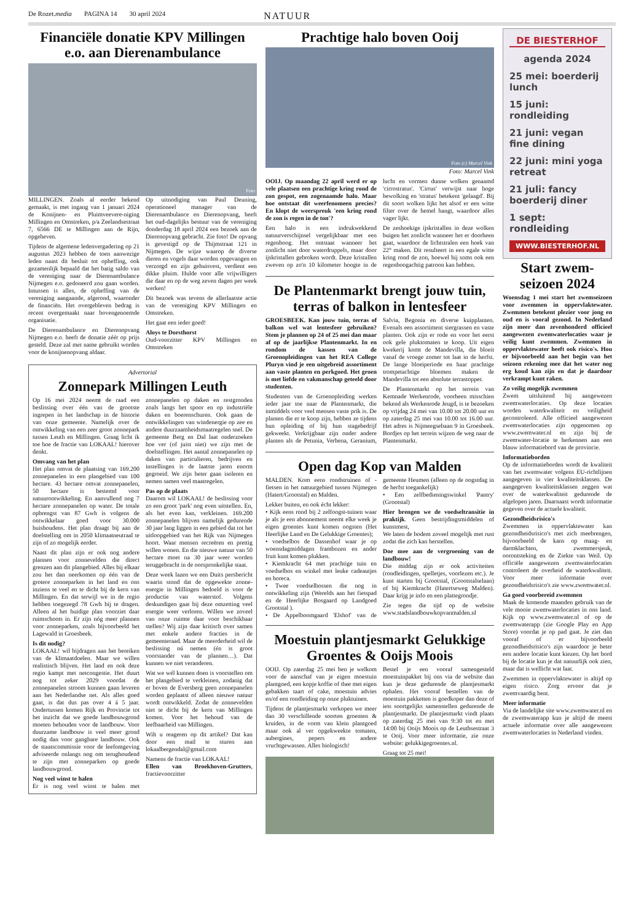De Rozet.media PAGINA 14 30 april 2024 NATUUR
Financiële donatie KPV Millingen e.o. aan Dierenambulance
Foto
MILLINGEN. Zoals al eerder bekend gemaakt, is met ingang van 1 januari 2024 de Konijnen- en Pluimveevere-niging Millingen en Omstreken, p/a Zeelandsestraat 7, 6566 DE te Millingen aan de Rijn, opgeheven.
Tijdens de algemene ledenvergadering op 21 augustus 2023 hebben de toen aanwezige leden naast dit besluit tot opheffing, ook gezamenlijk bepaald dat het batig saldo van de vereniging naar de Dierenambulance Nijmegen e.o. gedoneerd zou gaan worden. Intussen is alles, de opheffing van de vereniging aangaande, afgerond, waaronder de financiën. Het overgebleven bedrag is recent overgemaakt naar bovengenoemde organisatie.
De Dierenambulance en Dierenopvang Nijmegen e.o. heeft de donatie zéér op prijs gesteld. Deze zal met name gebruikt worden voor de konijnenopvang aldaar.
Op uitnodiging van Paul Deuning, operationeel manager van de Dierenambulance en Dierenopvang, heeft het oud-dagelijks bestuur van de vereniging donderdag 18 april 2024 een bezoek aan de Dierenopvang gebracht. Zie foto! De opvang is gevestigd op de Thijmstraat 121 in Nijmegen. De wijze waarop de diverse dieren en vogels daar worden opgevangen en verzorgd en zijn gehuisvest, verdient een dikke pluim. Hulde voor alle vrijwilligers die daar en op de weg zeven dagen per week werken!
Dit bezoek was tevens de allerlaatste actie van de vereniging KPV Millingen en Omstreken.
Het gaat een ieder goed!
Aloys te Dorsthorst
Oud-voorzitter KPV Millingen en Omstreken
Advertorial
Zonnepark Millingen Leuth
Op 16 mei 2024 neemt de raad een beslissing over één van de grootste ingrepen in het landschap in de historie van onze gemeente. Namelijk over de ontwikkeling van een zeer groot zonnepark tussen Leuth en Millingen. Graag licht ik toe hoe de fractie van LOKAAL! hierover denkt.
Omvang van het plan
Het plan omvat de plaatsing van 169.200 zonnepanelen in een plangebied van 100 hectare. 43 hectare omvat zonnepanelen, 50 hectare is bestemd voor natuurontwikkeling. En aanvullend nog 7 hectare zonnepanelen op water. De totale opbrengst van 87 Gwh is volgens de ontwikkelaar goed voor 30.000 huishoudens. Het plan draagt bij aan de doelstelling om in 2050 klimaatneutraal te zijn of zo mogelijk eerder.
Naast dit plan zijn er ook nog andere plannen voor zonnevelden die direct grenzen aan dit plangebied. Alles bij elkaar zou het dan neerkomen op één van de grotere zonneparken in het land en ons inziens te veel en te dicht bij de kern van Millingen. En dat terwijl we in de regio hebben toegezegd 78 Gwh bij te dragen. Alleen al het huidige plan voorziet daar ruimschoots in. Er zijn nóg meer plannen voor zonneparken, zoals bijvoorbeeld het Lagewald in Groesbeek.
Is dit nodig?
LOKAAL! wil bijdragen aan het bereiken van de klimaatdoelen. Maar we willen realistisch blijven. Het land en ook deze regio kampt met netcongestie. Het duurt nog tot zeker 2029 voordat de zonnepanelen stroom kunnen gaan leveren aan het Nederlandse net. Als alles goed gaat, is dat dus pas over 4 á 5 jaar. Ondertussen komen Rijk en Provincie tot het inzicht dat we goede landbouwgrond moeten behouden voor de landbouw. Voor duurzame landbouw is veel meer grond nodig dan voor gangbare landbouw. Ook de staatscommissie voor de leefomgeving adviseerde onlangs nog om terughoudend te zijn met zonneparken op goede landbouwgrond.
Nog veel winst te halen
Er is nog veel winst te halen met zonnepanelen op daken en restgronden zoals langs het spoor en op industriële daken en boerenschuren. Ook gaan de ontwikkelingen van windenergie op zee en andere duurzaamheidsmaatregelen snel. De gemeente Berg en Dal laat onderzoeken hoe ver (of juist niet) we zijn met de doelstellingen. Het aantal zonnepanelen op daken van particulieren, bedrijven en instellingen is de laatste jaren enorm gegroeid. We zijn beter gaan isoleren en nemen samen veel maatregelen.
Pas op de plaats
Daarom wil LOKAAL! de beslissing voor zo een groot 'park' nog even uitstellen. En, als het even kan, verkleinen. 169.200 zonnepanelen blijven namelijk gedurende 30 jaar lang liggen in een gebied dat tot het uitloopgebied van het Rijk van Nijmegen hoort. Waar mensen recreëren en prettig willen wonen. En die nieuwe natuur van 50 hectare moet na 30 jaar weer worden teruggebracht in de oorspronkelijke staat.
Deze week lazen we een Duits persbericht waarin stond dat de opgewekte zonne-energie in Millingen bedoeld is voor de productie van waterstof. Volgens deskundigen gaat bij deze omzetting veel energie weer verloren. Willen we zoveel van onze ruimte daar voor beschikbaar stellen? Wij zijn daar kritisch over samen met enkele andere fracties in de gemeenteraad. Maar de meerderheid wil de beslissing nú nemen (én is groot voorstander van de plannen…). Dat kunnen we niet veranderen.
Wat we wél kunnen doen is voorstellen om het plangebied te verkleinen, zodanig dat er boven de Eversberg geen zonnepanelen worden geplaatst of alleen nieuwe natuur wordt ontwikkeld. Zodat de zonnevelden niet te dicht bij de kern van Millingen komen. Voor het behoud van de leefbaarheid van Millingen.
Wilt u reageren op dit artikel? Dat kan door een mail te sturen aan lokaalbergendal@gmail.com
Namens de fractie van LOKAAL!
Ellen van Broekhoven-Grutters, fractievoorzitter
Prachtige halo boven Ooij
Foto (c) Marcel Vink
Foto: Marcel Vink
OOIJ. Op maandag 22 april werd er op vele plaatsen een prachtige kring rond de zon gespot, een zogenaamde halo. Maar hoe ontstaat dit weerfenomeen precies? En klopt de weerspreuk 'een kring rond de zon is regen in de ton'?
Een halo is een indrukwekkend natuurverschijnsel vergelijkbaar met een regenboog. Het ontstaat wanneer het zonlicht niet door waterdruppels, maar door ijskristallen gebroken wordt. Deze kristallen zweven op zo'n 10 kilometer hoogte in de lucht en vormen dunne wolken genaamd 'cirrostratus'. 'Cirrus' verwijst naar hoge bewolking en 'stratus' betekent 'gelaagd'. Bij dit soort wolken lijkt het alsof er een witte filter over de hemel hangt, waardoor alles vager lijkt.
De zeshoekige ijskristallen in deze wolken buigen het zonlicht wanneer het er doorheen gaat, waardoor de lichtstralen een hoek van 22° maken. Dit resulteert in een egale witte kring rond de zon, hoewel hij soms ook een regenboogachtig patroon kan hebben.
De Plantenmarkt brengt jouw tuin, terras of balkon in lentesfeer
GROESBEEK. Kan jouw tuin, terras of balkon wel wat lentesfeer gebruiken? Stem je plannen op 24 of 25 mei dan maar af op de jaarlijkse Plantenmarkt. In en rondom de kassen van de Groenopleidingen van het REA College Pluryn vind je een uitgebreid assortiment aan vaste planten en perkgoed. Het groen is met liefde en vakmanschap geteeld door studenten.
Studenten van de Groenopleiding werken ieder jaar toe naar de Plantenmarkt, die inmiddels voor veel mensen vaste prik is. De planten die er te koop zijn, hebben ze tijdens hun opleiding of bij hun stagebedrijf gekweekt. Verkrijgbaar zijn onder andere planten als de Petunia, Verbena, Geranium, Salvia, Begonia en diverse kuipplanten. Evenals een assortiment siergrassen en vaste planten. Ook zijn er rode en voor het eerst ook gele pluktomaten te koop. Uit eigen kwekerij komt de Mandevilla, die bloeit vanaf de vroege zomer tot laat in de herfst. De lange bloeiperiode en haar prachtige trompetachtige bloemen maken de Mandevilla tot een absolute terrastopper.
De Plantenmarkt op het terrein van Kemnade Werkenrode, voorheen misschien bekend als Werkenrode Jeugd, is te bezoeken op vrijdag 24 mei van 10.00 tot 20.00 uur en op zaterdag 25 mei van 10.00 tot 16.00 uur. Het adres is Nijmeegsebaan 9 in Groesbeek. Bordjes op het terrein wijzen de weg naar de Plantenmarkt.
Open dag Kop van Malden
MALDEN. Kom eens rondstruinen of -fietsen in het natuurgebied tussen Nijmegen (Hatert/Grootstal) en Malden.
Lekker buiten, en ook écht lekker:
• Kijk eens rond bij 2 zelfoogst-tuinen waar je als je een abonnement neemt elke week je eigen groentes kunt komen oogsten (Het Heerlijke Land en De Gelukkige Groentes);
• voedselbos de Dassenhof waar je op woensdagmiddagen frambozen en ander fruit kunt komen plukken.
• Kiemkracht 64 met prachtige tuin en voedselbos en winkel met leuke cadeautjes en horeca.
• Twee voedselbossen die nog in ontwikkeling zijn (Werelds aan het fietspad en de Heerlijke Bosgaard op Landgoed Grootstal ).
• De Appelboomgaard 'Elshof' van de gemeente Heumen (alleen op de oogstdag in de herfst toegankelijk)
• Een zelfbedieningswinkel 'Pantry' (Grootstal)
Hier brengen we de voedseltransitie in praktijk. Geen bestrijdingsmiddelen of kunstmest,
We laten de bodem zoveel mogelijk met rust zodat die zich kan herstellen.
Doe mee aan de vergroening van de landbouw!
Die middag zijn er ook activiteiten (rondleidingen, spelletjes, voorlezen etc.). Je kunt starten bij Grootstal, (Grootstalselaan) of bij Kiemkracht (Hatertseweg Malden). Daar krijg je info en een plattegrondje.
Zie tegen die tijd op de website www.stadslandbouwkopvanmalden.nl
Moestuin plantjesmarkt Gelukkige Groentes & Ooijs Moois
OOIJ. Op zaterdag 25 mei ben je welkom voor de aanschaf van je eigen moestuin plantgoed, een kopje koffie of thee met eigen gebakken taart of cake, moestuin advies en/of een rondleiding op onze pluktuinen.
Tijdens de plantjesmarkt verkopen we meer dan 30 verschillende soorten groenten & kruiden, in de vorm van klein plantgoed maar ook al ver opgekweekte tomaten, aubergines, pepers en andere vruchtgewassen. Alles biologisch!
Bestel je een vooraf samengesteld moestuinpakket bij ons via de website dan kun je deze gedurende de plantjesmarkt ophalen. Het vooraf bestellen van de moestuin pakketten is goedkoper dan deze of iets soortgelijks samenstellen gedurende de plantjesmarkt. De plantjesmarkt vindt plaats op zaterdag 25 mei van 9:30 tot en met 14:00 bij Ooijs Moois op de Leuthsestraat 3 te Ooij. Voor meer informatie, zie onze website: gelukkigegroentes.nl.
Graag tot 25 mei!
DE BIESTERHOF
agenda 2024
25 mei: boerderij lunch
15 juni: rondleiding
21 juni: vegan fine dining
22 juni: mini yoga retreat
21 juli: fancy boerderij diner
1 sept: rondleiding
WWW.BIESTERHOF.NL
Start zwem-seizoen 2024
Woensdag 1 mei start het zwemseizoen voor zwemmen in oppervlaktewater. Zwemmen betekent plezier voor jong en oud en is vooral gezond. In Nederland zijn meer dan zevenhonderd officieel aangewezen zwemwaterlocaties waar je veilig kunt zwemmen. Zwemmen in oppervlaktewater heeft ook risico's. Hou er bijvoorbeeld aan het begin van het seizoen rekening mee dat het water nog erg koud kan zijn en dat je daardoor verkrampt kunt raken.
Zo veilig mogelijk zwemmen
Zwem uitsluitend bij aangewezen zwemwaterlocaties. Op deze locaties worden waterkwaliteit en veiligheid gecontroleerd. Alle officieel aangewezen zwemwaterlocaties zijn opgenomen op www.zwemwater.nl en zijn bij de zwemwater-locatie te herkennen aan een blauw informatiebord van de provincie.
Informatieborden
Op de informatieborden wordt de kwaliteit van het zwemwater volgens EU-richtlijnen aangegeven in vier kwaliteitsklassen. De aangegeven kwaliteitsklassen zeggen wat over de waterkwaliteit gedurende de afgelopen jaren. Daarnaast wordt informatie gegeven over de actuele kwaliteit.
Gezondheidsrisico's
Zwemmen in oppervlaktewater kan gezondheidsrisico's met zich meebrengen, bijvoorbeeld de kans op maag- en darmklachten, zwemmersjeuk, oorontsteking en de Ziekte van Weil. Op officiële aangewezen zwemwaterlocaties controleert de overheid de waterkwaliteit. Voor meer informatie over gezondheidsrisico's zie www.zwemwater.nl.
Ga goed voorbereid zwemmen
Maak de komende maanden gebruik van de vele mooie zwemwaterlocaties in ons land. Kijk op www.zwemwater.nl of op de zwemwaterapp (zie Google Play en App Store) voordat je op pad gaat. Je ziet dan vooraf of er bijvoorbeeld gezondheidsrisico's zijn waardoor je beter een andere locatie kunt kiezen. Op het bord bij de locatie kun je dat natuurlijk ook zien, maar dat is wellicht wat laat.
Zwemmen in oppervlaktewater is altijd op eigen risico. Zorg ervoor dat je zwemvaardig bent.
Meer informatie
Via de landelijke site www.zwemwater.nl en de zwemwaterapp kun je altijd de meest actuele informatie over alle aangewezen zwemwaterlocaties in Nederland vinden.